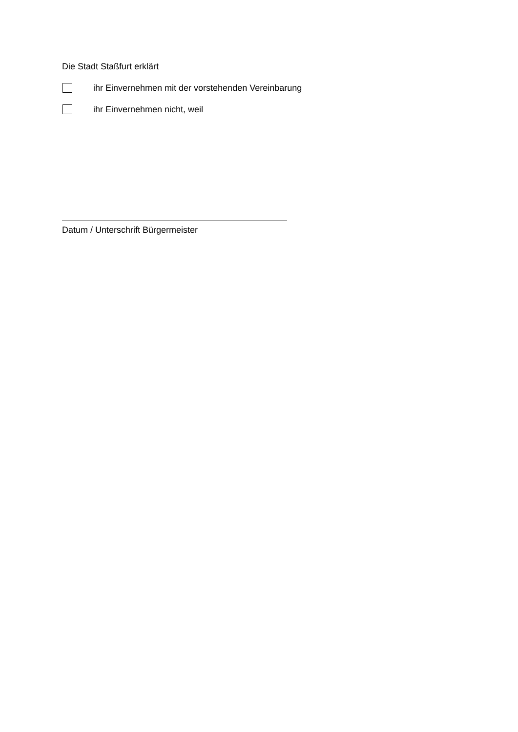Die Stadt Staßfurt erklärt
ihr Einvernehmen mit der vorstehenden Vereinbarung
ihr Einvernehmen nicht, weil
Datum / Unterschrift Bürgermeister